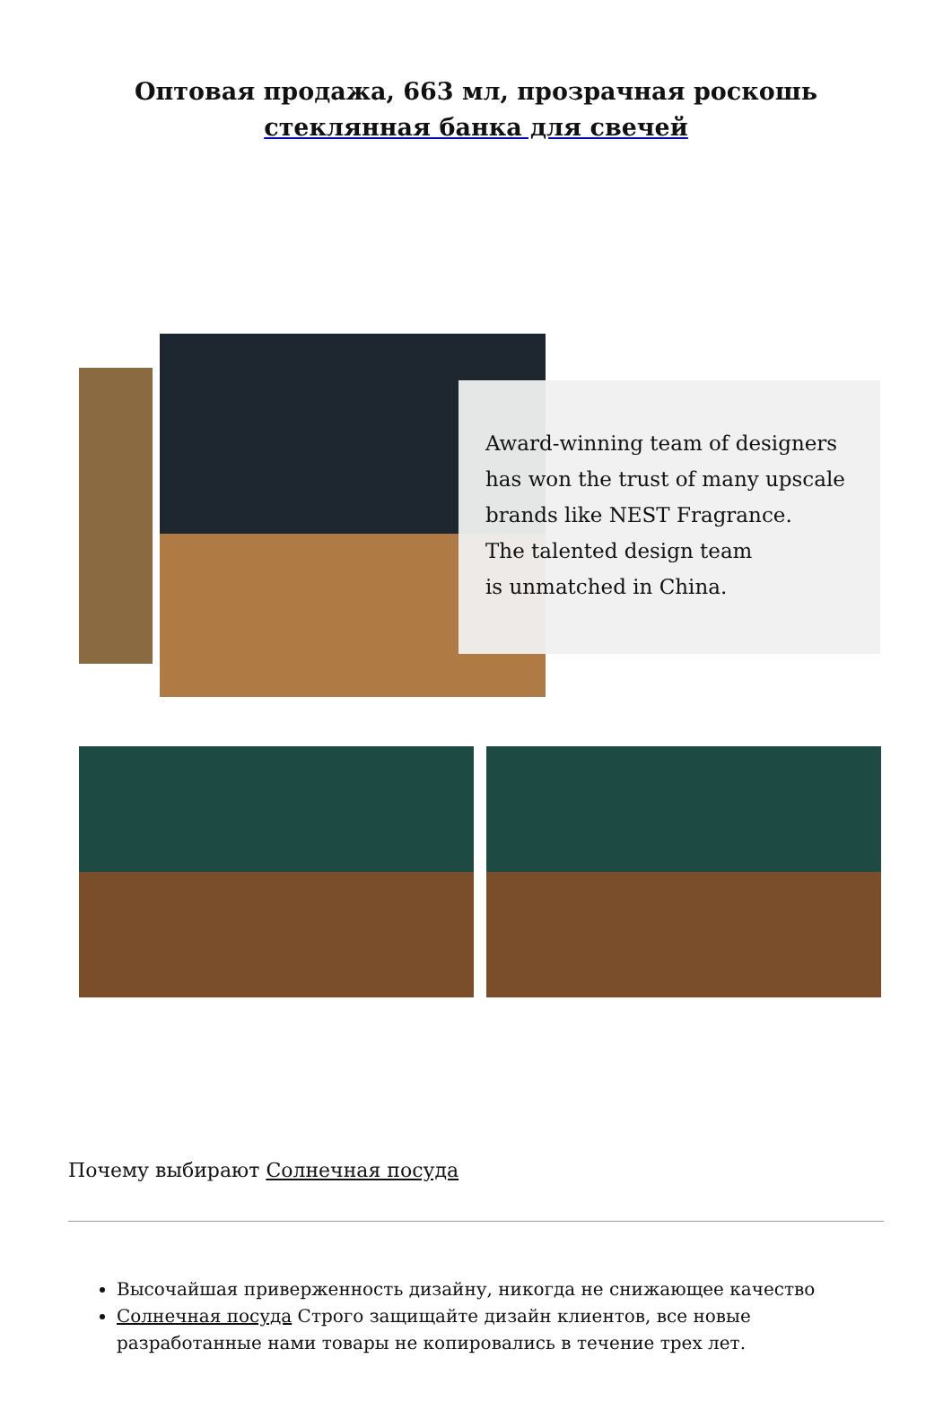Оптовая продажа, 663 мл, прозрачная роскошь
стеклянная банка для свечей
Award-winning team of designers has won the trust of many upscale brands like NEST Fragrance.
The talented design team
is unmatched in China.
Почему выбирают Солнечная посуда
Высочайшая приверженность дизайну, никогда не снижающее качество
Солнечная посуда Строго защищайте дизайн клиентов, все новые разработанные нами товары не копировались в течение трех лет.